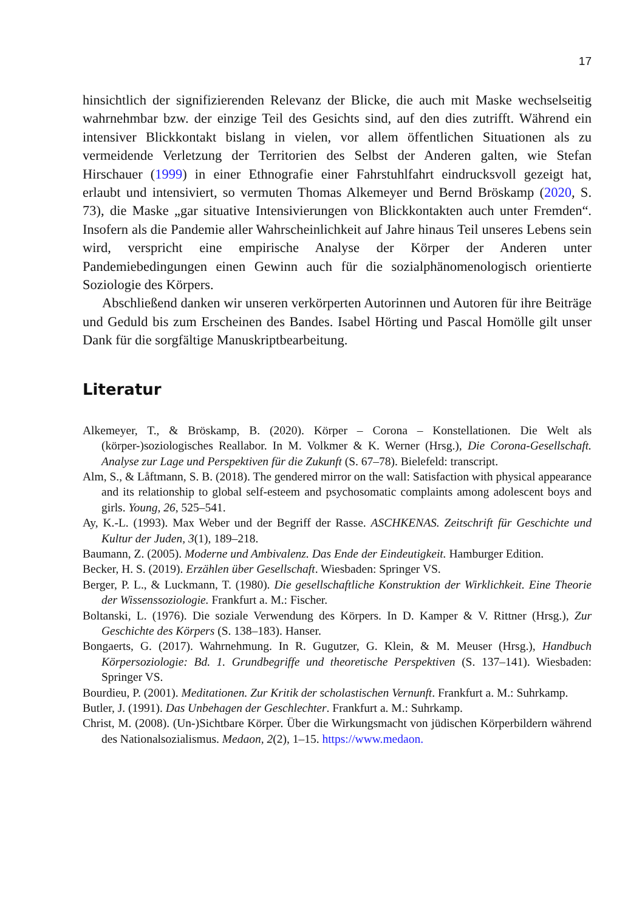17
hinsichtlich der signifizierenden Relevanz der Blicke, die auch mit Maske wechselseitig wahrnehmbar bzw. der einzige Teil des Gesichts sind, auf den dies zutrifft. Während ein intensiver Blickkontakt bislang in vielen, vor allem öffentlichen Situationen als zu vermeidende Verletzung der Territorien des Selbst der Anderen galten, wie Stefan Hirschauer (1999) in einer Ethnografie einer Fahrstuhlfahrt eindrucksvoll gezeigt hat, erlaubt und intensiviert, so vermuten Thomas Alkemeyer und Bernd Bröskamp (2020, S. 73), die Maske „gar situative Intensivierungen von Blickkontakten auch unter Fremden“. Insofern als die Pandemie aller Wahrscheinlichkeit auf Jahre hinaus Teil unseres Lebens sein wird, verspricht eine empirische Analyse der Körper der Anderen unter Pandemiebedingungen einen Gewinn auch für die sozialphänomenologisch orientierte Soziologie des Körpers.
Abschließend danken wir unseren verkörperten Autorinnen und Autoren für ihre Beiträge und Geduld bis zum Erscheinen des Bandes. Isabel Hörting und Pascal Homölle gilt unser Dank für die sorgfältige Manuskriptbearbeitung.
Literatur
Alkemeyer, T., & Bröskamp, B. (2020). Körper – Corona – Konstellationen. Die Welt als (körper-)soziologisches Reallabor. In M. Volkmer & K. Werner (Hrsg.), Die Corona-Gesellschaft. Analyse zur Lage und Perspektiven für die Zukunft (S. 67–78). Bielefeld: transcript.
Alm, S., & Låftmann, S. B. (2018). The gendered mirror on the wall: Satisfaction with physical appearance and its relationship to global self-esteem and psychosomatic complaints among adolescent boys and girls. Young, 26, 525–541.
Ay, K.-L. (1993). Max Weber und der Begriff der Rasse. ASCHKENAS. Zeitschrift für Geschichte und Kultur der Juden, 3(1), 189–218.
Baumann, Z. (2005). Moderne und Ambivalenz. Das Ende der Eindeutigkeit. Hamburger Edition.
Becker, H. S. (2019). Erzählen über Gesellschaft. Wiesbaden: Springer VS.
Berger, P. L., & Luckmann, T. (1980). Die gesellschaftliche Konstruktion der Wirklichkeit. Eine Theorie der Wissenssoziologie. Frankfurt a. M.: Fischer.
Boltanski, L. (1976). Die soziale Verwendung des Körpers. In D. Kamper & V. Rittner (Hrsg.), Zur Geschichte des Körpers (S. 138–183). Hanser.
Bongaerts, G. (2017). Wahrnehmung. In R. Gugutzer, G. Klein, & M. Meuser (Hrsg.), Handbuch Körpersoziologie: Bd. 1. Grundbegriffe und theoretische Perspektiven (S. 137–141). Wiesbaden: Springer VS.
Bourdieu, P. (2001). Meditationen. Zur Kritik der scholastischen Vernunft. Frankfurt a. M.: Suhrkamp.
Butler, J. (1991). Das Unbehagen der Geschlechter. Frankfurt a. M.: Suhrkamp.
Christ, M. (2008). (Un-)Sichtbare Körper. Über die Wirkungsmacht von jüdischen Körperbildern während des Nationalsozialismus. Medaon, 2(2), 1–15. https://www.medaon.